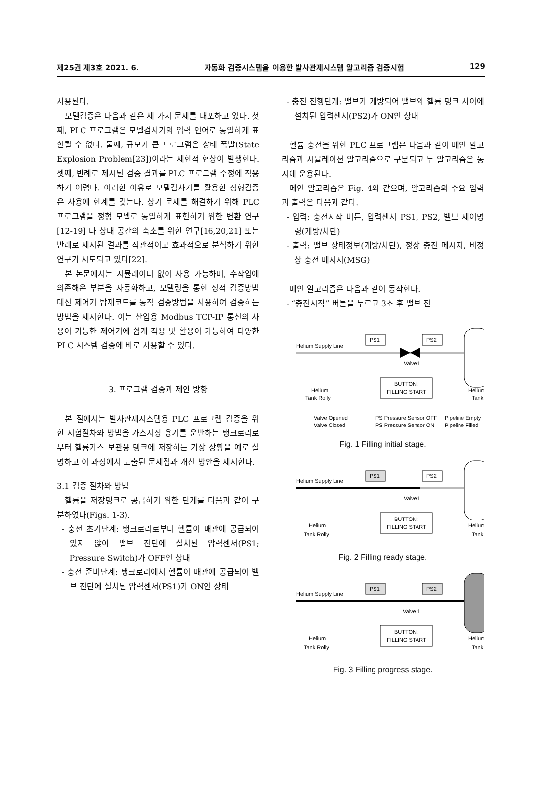제25권 제3호 2021. 6. 자동화 검증시스템을 이용한 발사관제시스템 알고리즘 검증시험 129
사용된다.
모델검증은 다음과 같은 세 가지 문제를 내포하고 있다. 첫째, PLC 프로그램은 모델검사기의 입력 언어로 동일하게 표현될 수 없다. 둘째, 규모가 큰 프로그램은 상태 폭발(State Explosion Problem[23])이라는 제한적 현상이 발생한다. 셋째, 반례로 제시된 검증 결과를 PLC 프로그램 수정에 적용하기 어렵다. 이러한 이유로 모델검사기를 활용한 정형검증은 사용에 한계를 갖는다. 상기 문제를 해결하기 위해 PLC 프로그램을 정형 모델로 동일하게 표현하기 위한 변환 연구[12-19] 나 상태 공간의 축소를 위한 연구[16,20,21] 또는 반례로 제시된 결과를 직관적이고 효과적으로 분석하기 위한 연구가 시도되고 있다[22].
본 논문에서는 시뮬레이터 없이 사용 가능하며, 수작업에 의존해온 부분을 자동화하고, 모델링을 통한 정적 검증방법 대신 제어기 탑재코드를 동적 검증방법을 사용하여 검증하는 방법을 제시한다. 이는 산업용 Modbus TCP-IP 통신의 사용이 가능한 제어기에 쉽게 적용 및 활용이 가능하여 다양한 PLC 시스템 검증에 바로 사용할 수 있다.
3. 프로그램 검증과 제안 방향
본 절에서는 발사관제시스템용 PLC 프로그램 검증을 위한 시험절차와 방법을 가스저장 용기를 운반하는 탱크로리로부터 헬륨가스 보관용 탱크에 저장하는 가상 상황을 예로 설명하고 이 과정에서 도출된 문제점과 개선 방안을 제시한다.
3.1 검증 절차와 방법
헬륨을 저장탱크로 공급하기 위한 단계를 다음과 같이 구분하였다(Figs. 1-3).
- 충전 초기단계: 탱크로리로부터 헬륨이 배관에 공급되어 있지 않아 밸브 전단에 설치된 압력센서(PS1; Pressure Switch)가 OFF인 상태
- 충전 준비단계: 탱크로리에서 헬륨이 배관에 공급되어 밸브 전단에 설치된 압력센서(PS1)가 ON인 상태
- 충전 진행단계: 밸브가 개방되어 밸브와 헬륨 탱크 사이에 설치된 압력센서(PS2)가 ON인 상태
헬륨 충전을 위한 PLC 프로그램은 다음과 같이 메인 알고리즘과 시뮬레이션 알고리즘으로 구분되고 두 알고리즘은 동시에 운용된다.
메인 알고리즘은 Fig. 4와 같으며, 알고리즘의 주요 입력과 출력은 다음과 같다.
- 입력: 충전시작 버튼, 압력센서 PS1, PS2, 밸브 제어명령(개방/차단)
- 출력: 밸브 상태정보(개방/차단), 정상 충전 메시지, 비정상 충전 메시지(MSG)
메인 알고리즘은 다음과 같이 동작한다.
- “충전시작” 버튼을 누르고 3초 후 밸브 전
Helium Supply Line
PS1
PS2
Valve1
BUTTON:
FILLING START
Helium
Tank Rolly
Helium
Tank
Valve Opened
PS Pressure Sensor OFF
Pipeline Empty
Valve Closed
PS Pressure Sensor ON
Pipeline Filled
Fig. 1 Filling initial stage.
Helium Supply Line
PS1
PS2
Valve1
BUTTON:
FILLING START
Helium
Tank Rolly
Helium
Tank
Fig. 2 Filling ready stage.
Helium Supply Line
PS1
PS2
Valve 1
BUTTON:
FILLING START
Helium
Tank Rolly
Helium
Tank
Fig. 3 Filling progress stage.